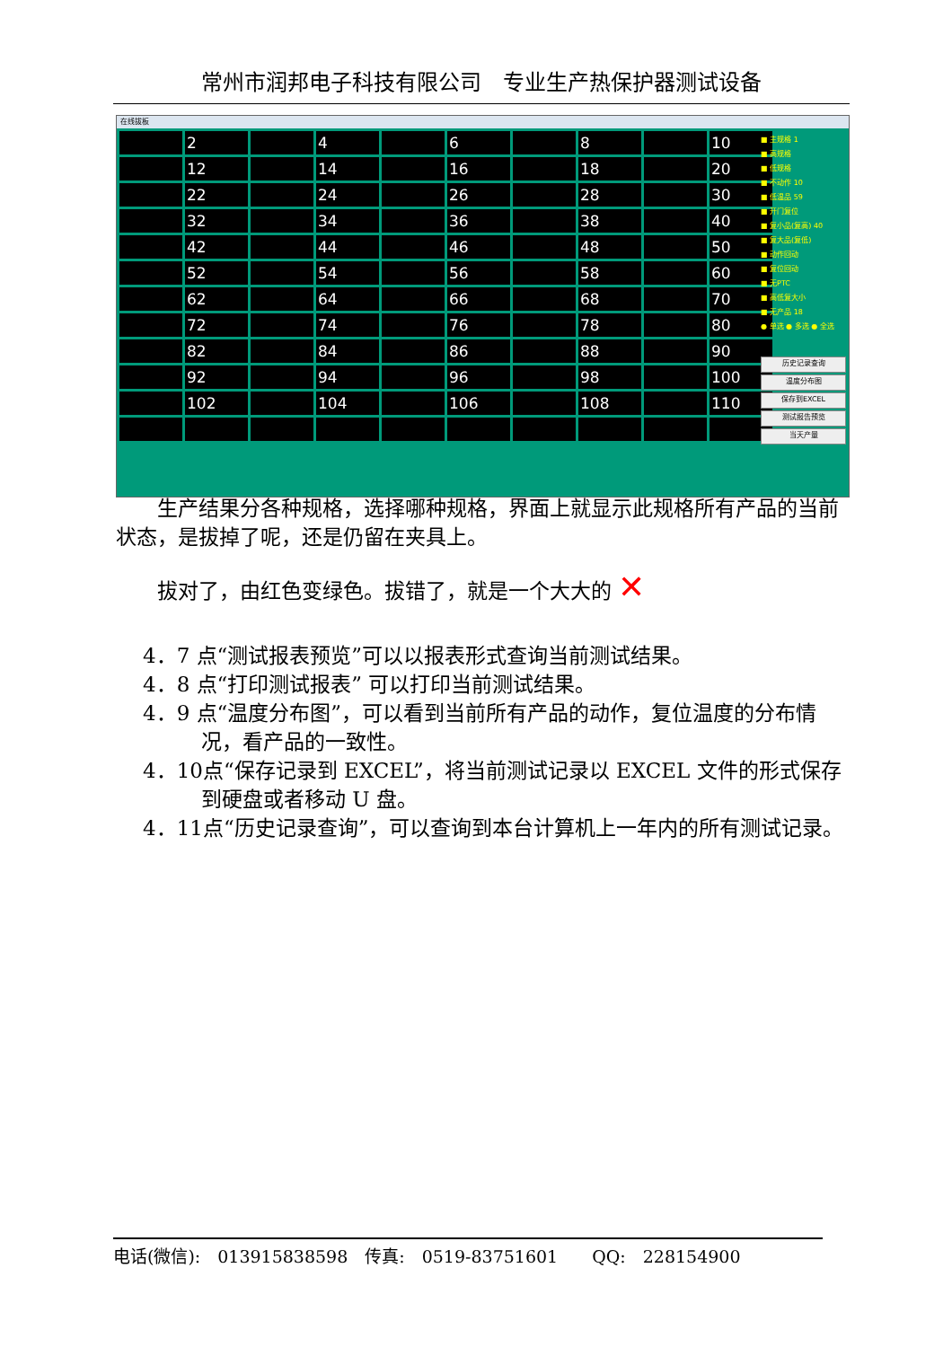常州市润邦电子科技有限公司　专业生产热保护器测试设备
在线拔板
| | 2 | | 4 | | 6 | | 8 | | 10 |
| | 12 | | 14 | | 16 | | 18 | | 20 |
| | 22 | | 24 | | 26 | | 28 | | 30 |
| | 32 | | 34 | | 36 | | 38 | | 40 |
| | 42 | | 44 | | 46 | | 48 | | 50 |
| | 52 | | 54 | | 56 | | 58 | | 60 |
| | 62 | | 64 | | 66 | | 68 | | 70 |
| | 72 | | 74 | | 76 | | 78 | | 80 |
| | 82 | | 84 | | 86 | | 88 | | 90 |
| | 92 | | 94 | | 96 | | 98 | | 100 |
| | 102 | | 104 | | 106 | | 108 | | 110 |
■ 主规格 1
■ 高规格
■ 低规格
■ 不动作 10
■ 低温品 59
■ 开门复位
■ 复小品(复高) 40
■ 复大品(复低)
■ 动作回动
■ 复位回动
■ 无PTC
■ 高低复大小
■ 无产品 18
● 单选 ● 多选 ● 全选
历史记录查询
温度分布图
保存到EXCEL
测试报告预览
当天产量
生产结果分各种规格，选择哪种规格，界面上就显示此规格所有产品的当前状态，是拔掉了呢，还是仍留在夹具上。
拔对了，由红色变绿色。拔错了，就是一个大大的 ✕
4．7 点“测试报表预览”可以以报表形式查询当前测试结果。
4．8 点“打印测试报表” 可以打印当前测试结果。
4．9 点“温度分布图”，可以看到当前所有产品的动作，复位温度的分布情况，看产品的一致性。
4．10点“保存记录到 EXCEL”，将当前测试记录以 EXCEL 文件的形式保存到硬盘或者移动 U 盘。
4．11点“历史记录查询”，可以查询到本台计算机上一年内的所有测试记录。
电话(微信):　013915838598　传真:　0519-83751601　　QQ:　228154900